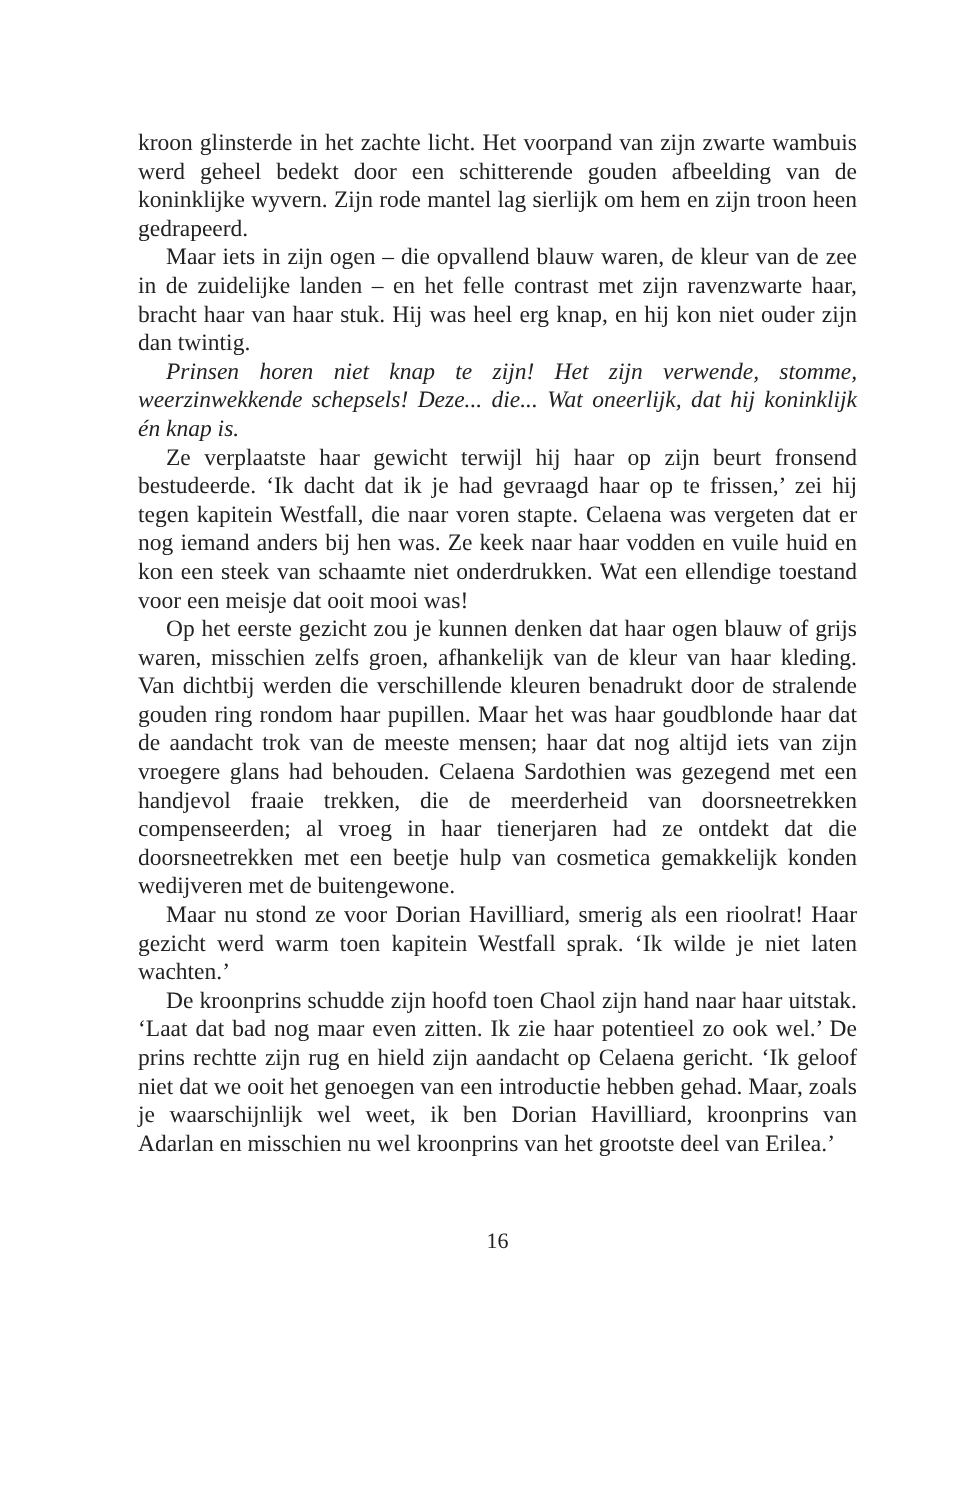kroon glinsterde in het zachte licht. Het voorpand van zijn zwarte wambuis werd geheel bedekt door een schitterende gouden afbeelding van de koninklijke wyvern. Zijn rode mantel lag sierlijk om hem en zijn troon heen gedrapeerd.
Maar iets in zijn ogen – die opvallend blauw waren, de kleur van de zee in de zuidelijke landen – en het felle contrast met zijn ravenzwarte haar, bracht haar van haar stuk. Hij was heel erg knap, en hij kon niet ouder zijn dan twintig.
Prinsen horen niet knap te zijn! Het zijn verwende, stomme, weerzinwekkende schepsels! Deze... die... Wat oneerlijk, dat hij koninklijk én knap is.
Ze verplaatste haar gewicht terwijl hij haar op zijn beurt fronsend bestudeerde. ‘Ik dacht dat ik je had gevraagd haar op te frissen,’ zei hij tegen kapitein Westfall, die naar voren stapte. Celaena was vergeten dat er nog iemand anders bij hen was. Ze keek naar haar vodden en vuile huid en kon een steek van schaamte niet onderdrukken. Wat een ellendige toestand voor een meisje dat ooit mooi was!
Op het eerste gezicht zou je kunnen denken dat haar ogen blauw of grijs waren, misschien zelfs groen, afhankelijk van de kleur van haar kleding. Van dichtbij werden die verschillende kleuren benadrukt door de stralende gouden ring rondom haar pupillen. Maar het was haar goudblonde haar dat de aandacht trok van de meeste mensen; haar dat nog altijd iets van zijn vroegere glans had behouden. Celaena Sardothien was gezegend met een handjevol fraaie trekken, die de meerderheid van doorsneetrekken compenseerden; al vroeg in haar tienerjaren had ze ontdekt dat die doorsneetrekken met een beetje hulp van cosmetica gemakkelijk konden wedijveren met de buitengewone.
Maar nu stond ze voor Dorian Havilliard, smerig als een rioolrat! Haar gezicht werd warm toen kapitein Westfall sprak. ‘Ik wilde je niet laten wachten.’
De kroonprins schudde zijn hoofd toen Chaol zijn hand naar haar uitstak. ‘Laat dat bad nog maar even zitten. Ik zie haar potentieel zo ook wel.’ De prins rechtte zijn rug en hield zijn aandacht op Celaena gericht. ‘Ik geloof niet dat we ooit het genoegen van een introductie hebben gehad. Maar, zoals je waarschijnlijk wel weet, ik ben Dorian Havilliard, kroonprins van Adarlan en misschien nu wel kroonprins van het grootste deel van Erilea.’
16